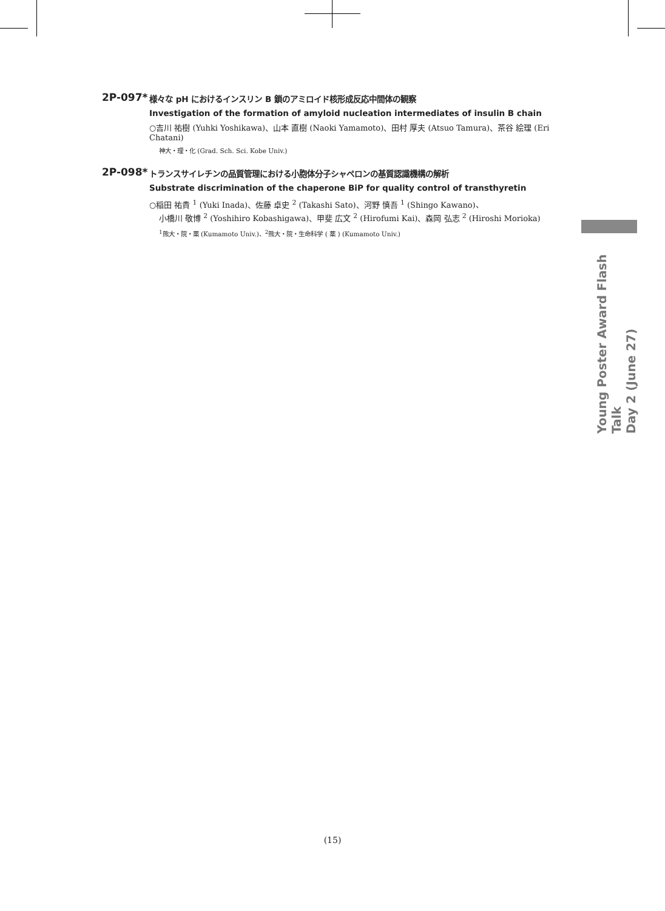2P-097*
様々な pH におけるインスリン B 鎖のアミロイド核形成反応中間体の観察
Investigation of the formation of amyloid nucleation intermediates of insulin B chain
○吉川 祐樹 (Yuhki Yoshikawa)、山本 直樹 (Naoki Yamamoto)、田村 厚夫 (Atsuo Tamura)、茶谷 絵理 (Eri Chatani)
神大・理・化 (Grad. Sch. Sci. Kobe Univ.)
2P-098*
トランスサイレチンの品質管理における小胞体分子シャペロンの基質認識機構の解析
Substrate discrimination of the chaperone BiP for quality control of transthyretin
○稲田 祐貴 <sup>1</sup> (Yuki Inada)、佐藤 卓史 <sup>2</sup> (Takashi Sato)、河野 慎吾 <sup>1</sup> (Shingo Kawano)、
小橋川 敬博 <sup>2</sup> (Yoshihiro Kobashigawa)、甲斐 広文 <sup>2</sup> (Hirofumi Kai)、森岡 弘志 <sup>2</sup> (Hiroshi Morioka)
<sup>1</sup> 熊大・院・薬 (Kumamoto Univ.)、<sup>2</sup>熊大・院・生命科学 ( 薬 ) (Kumamoto Univ.)
Young Poster Award Flash Talk
Day 2 (June 27)
(15)